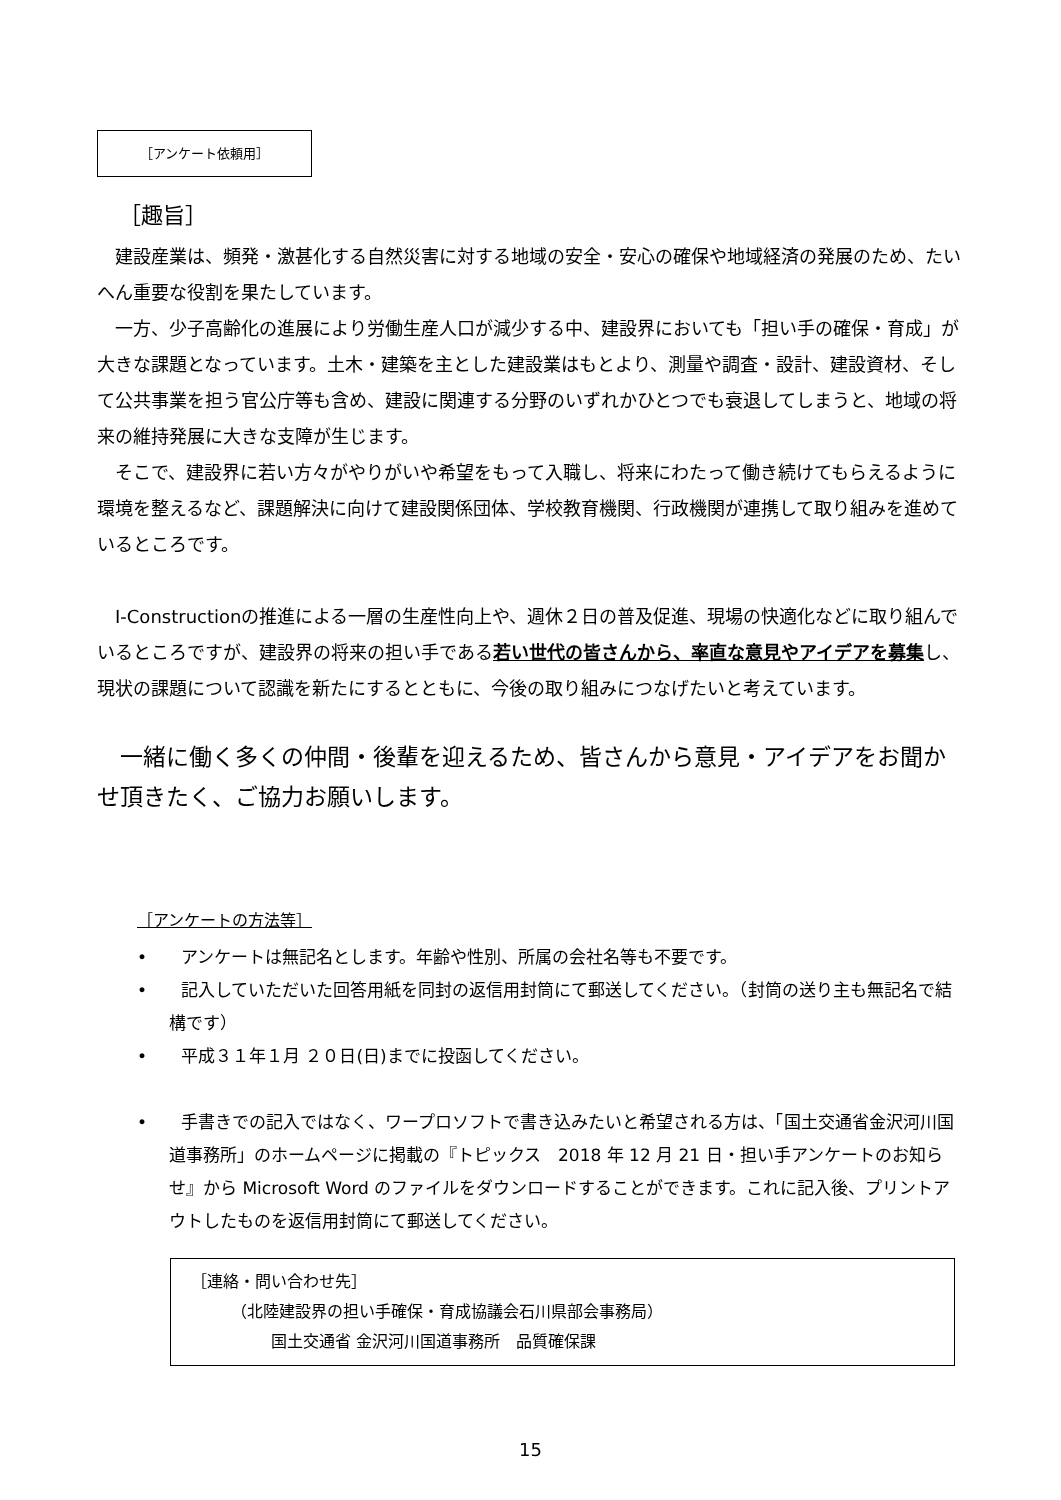［アンケート依頼用］
［趣旨］
　建設産業は、頻発・激甚化する自然災害に対する地域の安全・安心の確保や地域経済の発展のため、たいへん重要な役割を果たしています。
　一方、少子高齢化の進展により労働生産人口が減少する中、建設界においても「担い手の確保・育成」が大きな課題となっています。土木・建築を主とした建設業はもとより、測量や調査・設計、建設資材、そして公共事業を担う官公庁等も含め、建設に関連する分野のいずれかひとつでも衰退してしまうと、地域の将来の維持発展に大きな支障が生じます。
　そこで、建設界に若い方々がやりがいや希望をもって入職し、将来にわたって働き続けてもらえるように環境を整えるなど、課題解決に向けて建設関係団体、学校教育機関、行政機関が連携して取り組みを進めているところです。
　I-Constructionの推進による一層の生産性向上や、週休２日の普及促進、現場の快適化などに取り組んでいるところですが、建設界の将来の担い手である若い世代の皆さんから、率直な意見やアイデアを募集し、現状の課題について認識を新たにするとともに、今後の取り組みにつなげたいと考えています。
　一緒に働く多くの仲間・後輩を迎えるため、皆さんから意見・アイデアをお聞かせ頂きたく、ご協力お願いします。
［アンケートの方法等］
•　　アンケートは無記名とします。年齢や性別、所属の会社名等も不要です。
•　　記入していただいた回答用紙を同封の返信用封筒にて郵送してください。（封筒の送り主も無記名で結構です）
•　　平成３１年１月 ２０日(日)までに投函してください。
•　　手書きでの記入ではなく、ワープロソフトで書き込みたいと希望される方は、「国土交通省金沢河川国道事務所」のホームページに掲載の『トピックス　2018 年 12 月 21 日・担い手アンケートのお知らせ』から Microsoft Word のファイルをダウンロードすることができます。これに記入後、プリントアウトしたものを返信用封筒にて郵送してください。
［連絡・問い合わせ先］
　　　（北陸建設界の担い手確保・育成協議会石川県部会事務局）
　　　　　国土交通省 金沢河川国道事務所　品質確保課
15